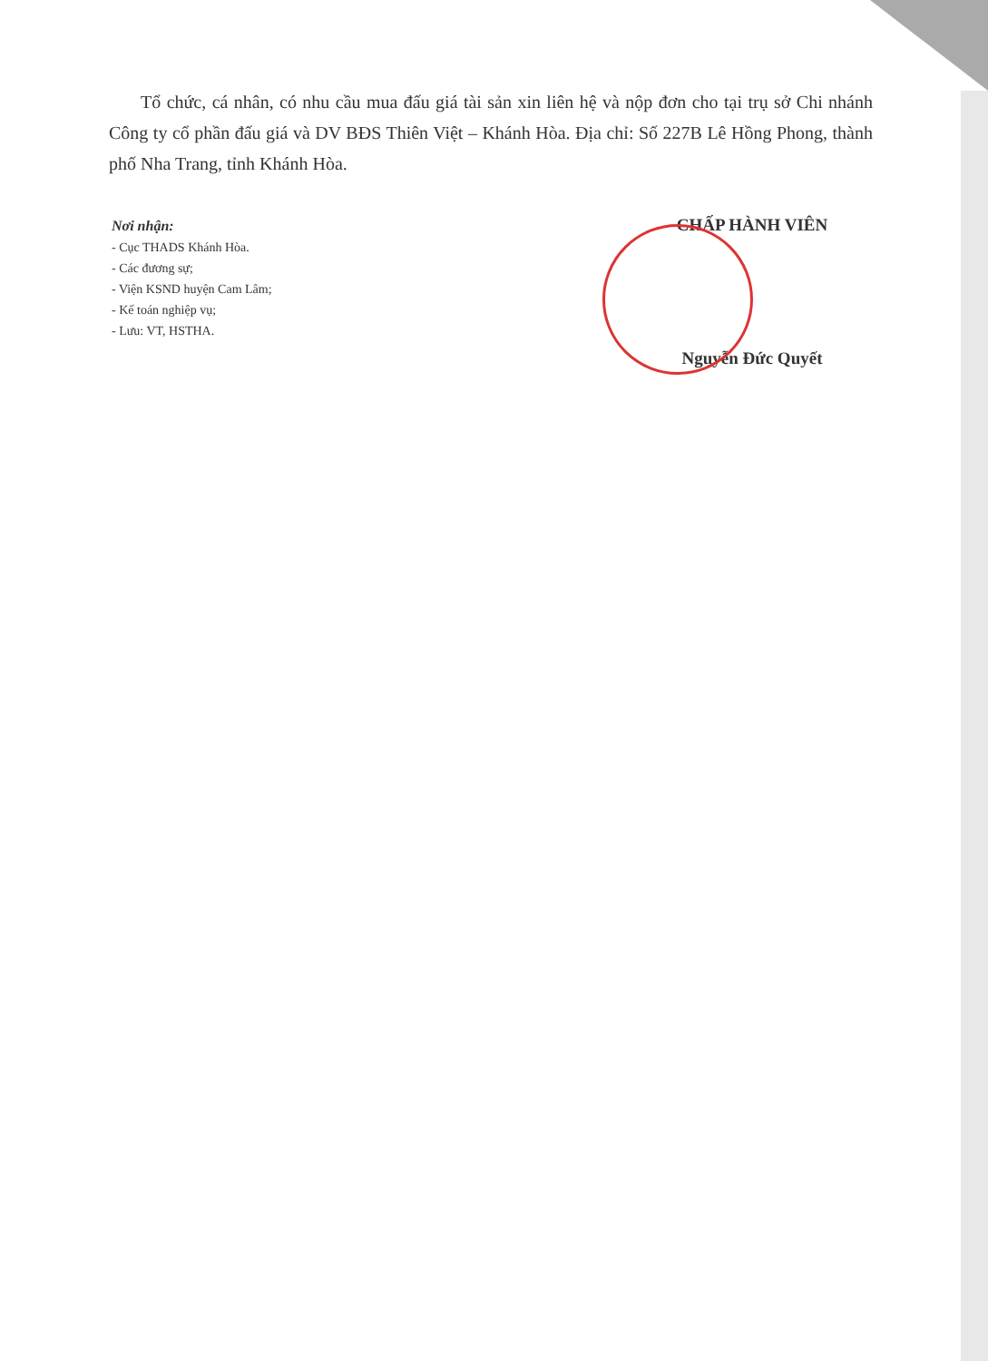Tổ chức, cá nhân, có nhu cầu mua đấu giá tài sản xin liên hệ và nộp đơn cho tại trụ sở Chi nhánh Công ty cổ phần đấu giá và DV BĐS Thiên Việt – Khánh Hòa. Địa chỉ: Số 227B Lê Hồng Phong, thành phố Nha Trang, tỉnh Khánh Hòa.
Nơi nhận:
- Cục THADS Khánh Hòa.
- Các đương sự;
- Viện KSND huyện Cam Lâm;
- Kế toán nghiệp vụ;
- Lưu: VT, HSTHA.
CHẤP HÀNH VIÊN
Nguyễn Đức Quyết